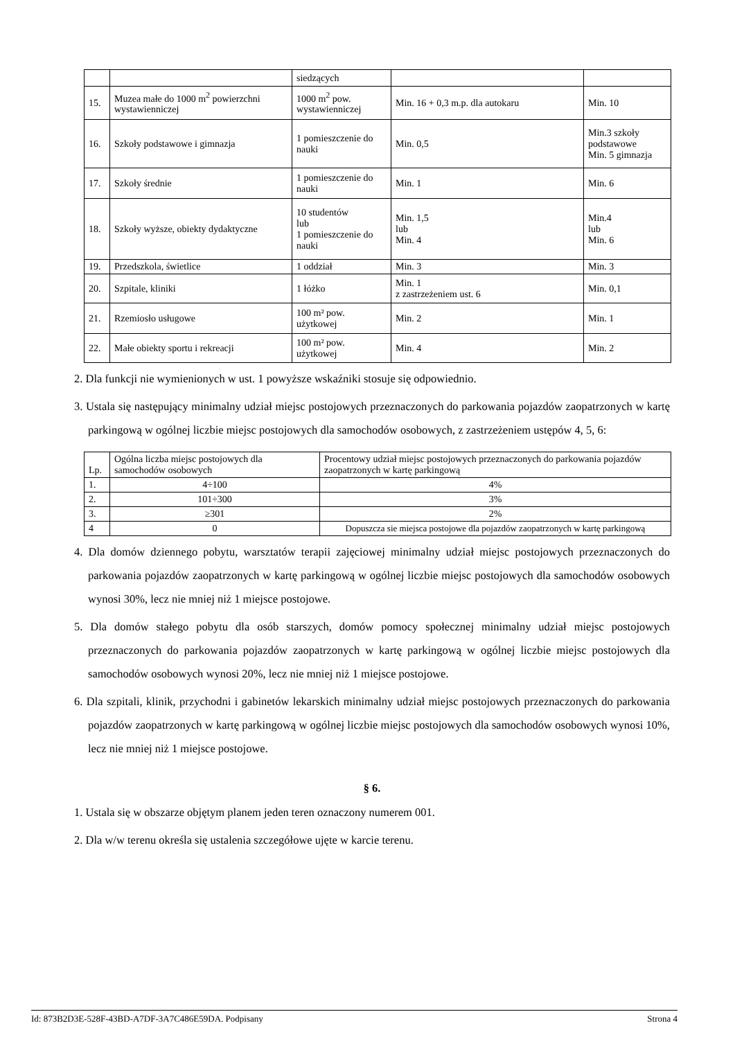| | | siedzących | | |
| 15. | Muzea małe do 1000 m<sup>2</sup> powierzchni wystawienniczej | 1000 m<sup>2</sup> pow. wystawienniczej | Min. 16 + 0,3 m.p. dla autokaru | Min. 10 |
| 16. | Szkoły podstawowe i gimnazja | 1 pomieszczenie do nauki | Min. 0,5 | Min.3 szkoły podstawowe Min. 5 gimnazja |
| 17. | Szkoły średnie | 1 pomieszczenie do nauki | Min. 1 | Min. 6 |
| 18. | Szkoły wyższe, obiekty dydaktyczne | 10 studentów lub 1 pomieszczenie do nauki | Min. 1,5 lub Min. 4 | Min.4 lub Min. 6 |
| 19. | Przedszkola, świetlice | 1 oddział | Min. 3 | Min. 3 |
| 20. | Szpitale, kliniki | 1 łóżko | Min. 1 z zastrzeżeniem ust. 6 | Min. 0,1 |
| 21. | Rzemiosło usługowe | 100 m² pow. użytkowej | Min. 2 | Min. 1 |
| 22. | Małe obiekty sportu i rekreacji | 100 m² pow. użytkowej | Min. 4 | Min. 2 |
2. Dla funkcji nie wymienionych w ust. 1 powyższe wskaźniki stosuje się odpowiednio.
3. Ustala się następujący minimalny udział miejsc postojowych przeznaczonych do parkowania pojazdów zaopatrzonych w kartę parkingową w ogólnej liczbie miejsc postojowych dla samochodów osobowych, z zastrzeżeniem ustępów 4, 5, 6:
| Lp. | Ogólna liczba miejsc postojowych dla samochodów osobowych | Procentowy udział miejsc postojowych przeznaczonych do parkowania pojazdów zaopatrzonych w kartę parkingową |
| 1. | 4÷100 | 4% |
| 2. | 101÷300 | 3% |
| 3. | ≥301 | 2% |
| 4 | 0 | Dopuszcza sie miejsca postojowe dla pojazdów zaopatrzonych w kartę parkingową |
4. Dla domów dziennego pobytu, warsztatów terapii zajęciowej minimalny udział miejsc postojowych przeznaczonych do parkowania pojazdów zaopatrzonych w kartę parkingową w ogólnej liczbie miejsc postojowych dla samochodów osobowych wynosi 30%, lecz nie mniej niż 1 miejsce postojowe.
5. Dla domów stałego pobytu dla osób starszych, domów pomocy społecznej minimalny udział miejsc postojowych przeznaczonych do parkowania pojazdów zaopatrzonych w kartę parkingową w ogólnej liczbie miejsc postojowych dla samochodów osobowych wynosi 20%, lecz nie mniej niż 1 miejsce postojowe.
6. Dla szpitali, klinik, przychodni i gabinetów lekarskich minimalny udział miejsc postojowych przeznaczonych do parkowania pojazdów zaopatrzonych w kartę parkingową w ogólnej liczbie miejsc postojowych dla samochodów osobowych wynosi 10%, lecz nie mniej niż 1 miejsce postojowe.
§ 6.
1. Ustala się w obszarze objętym planem jeden teren oznaczony numerem 001.
2. Dla w/w terenu określa się ustalenia szczegółowe ujęte w karcie terenu.
Id: 873B2D3E-528F-43BD-A7DF-3A7C486E59DA. Podpisany Strona 4